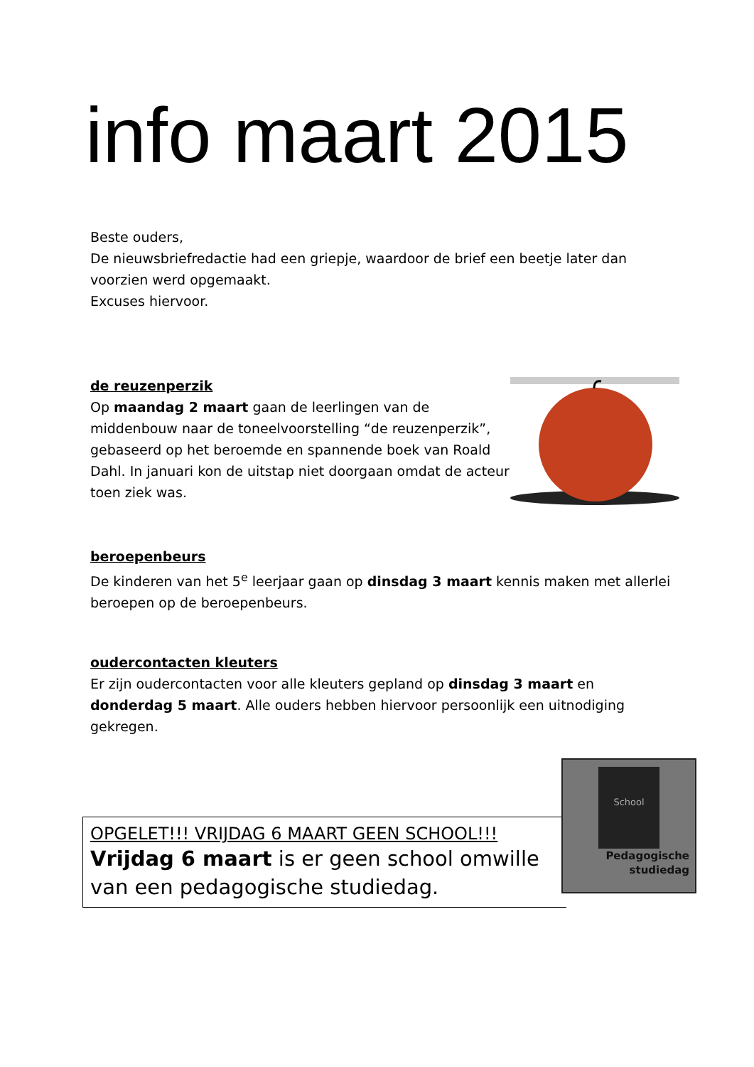info maart 2015
Beste ouders,
De nieuwsbriefredactie had een griepje, waardoor de brief een beetje later dan voorzien werd opgemaakt.
Excuses hiervoor.
de reuzenperzik
Op maandag 2 maart gaan de leerlingen van de middenbouw naar de toneelvoorstelling “de reuzenperzik”, gebaseerd op het beroemde en spannende boek van Roald Dahl. In januari kon de uitstap niet doorgaan omdat de acteur toen ziek was.
beroepenbeurs
De kinderen van het 5<sup>e</sup> leerjaar gaan op dinsdag 3 maart kennis maken met allerlei beroepen op de beroepenbeurs.
oudercontacten kleuters
Er zijn oudercontacten voor alle kleuters gepland op dinsdag 3 maart en donderdag 5 maart. Alle ouders hebben hiervoor persoonlijk een uitnodiging gekregen.
OPGELET!!! VRIJDAG 6 MAART GEEN SCHOOL!!!
Vrijdag 6 maart is er geen school omwille van een pedagogische studiedag.
School
Pedagogische
studiedag